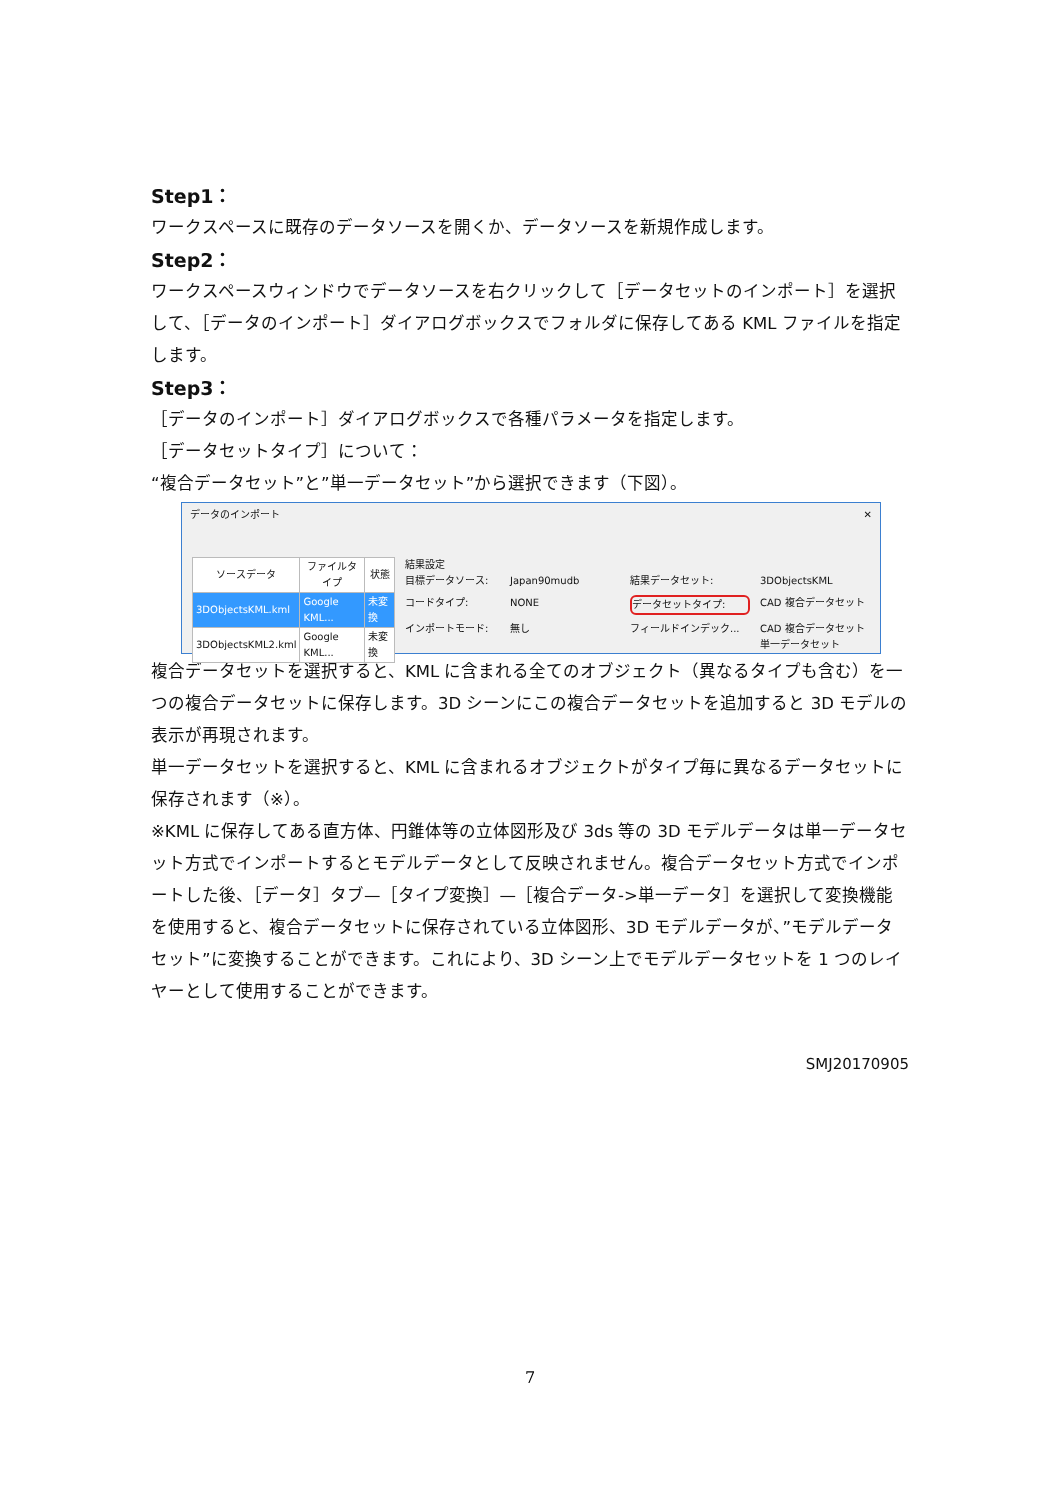Step1：
ワークスペースに既存のデータソースを開くか、データソースを新規作成します。
Step2：
ワークスペースウィンドウでデータソースを右クリックして［データセットのインポート］を選択して、［データのインポート］ダイアログボックスでフォルダに保存してある KML ファイルを指定します。
Step3：
［データのインポート］ダイアログボックスで各種パラメータを指定します。
［データセットタイプ］について：
“複合データセット”と”単一データセット”から選択できます（下図）。
データのインポート ✕
| ソースデータ | ファイルタイプ | 状態 |
| --- | --- | --- |
| 3DObjectsKML.kml | Google KML... | 未変換 |
| 3DObjectsKML2.kml | Google KML... | 未変換 |
結果設定
目標データソース: Japan90mudb 結果データセット: 3DObjectsKML コードタイプ: NONE データセットタイプ: CAD 複合データセット インポートモード: 無し フィールドインデック... CAD 複合データセット 単一データセット
複合データセットを選択すると、KML に含まれる全てのオブジェクト（異なるタイプも含む）を一つの複合データセットに保存します。3D シーンにこの複合データセットを追加すると 3D モデルの表示が再現されます。
単一データセットを選択すると、KML に含まれるオブジェクトがタイプ毎に異なるデータセットに保存されます（※）。
※KML に保存してある直方体、円錐体等の立体図形及び 3ds 等の 3D モデルデータは単一データセット方式でインポートするとモデルデータとして反映されません。複合データセット方式でインポートした後、［データ］タブ—［タイプ変換］—［複合データ->単一データ］を選択して変換機能を使用すると、複合データセットに保存されている立体図形、3D モデルデータが、”モデルデータセット”に変換することができます。これにより、3D シーン上でモデルデータセットを 1 つのレイヤーとして使用することができます。
SMJ20170905
7